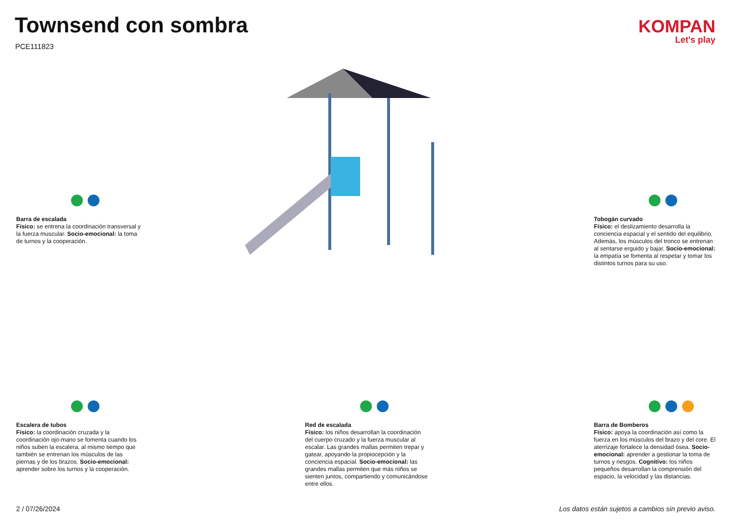Townsend con sombra
PCE111823
KOMPAN
Let's play
Barra de escalada
Físico: se entrena la coordinación transversal y la fuerza muscular. Socio-emocional: la toma de turnos y la cooperación.
Tobogán curvado
Físico: el deslizamiento desarrolla la conciencia espacial y el sentido del equilibrio. Además, los músculos del tronco se entrenan al sentarse erguido y bajar. Socio-emocional: la empatía se fomenta al respetar y tomar los distintos turnos para su uso.
Escalera de tubos
Físico: la coordinación cruzada y la coordinación ojo-mano se fomenta cuando los niños suben la escalera, al mismo tiempo que también se entrenan los músculos de las piernas y de los brazos. Socio-emocional: aprender sobre los turnos y la cooperación.
Red de escalada
Físico: los niños desarrollan la coordinación del cuerpo cruzado y la fuerza muscular al escalar. Las grandes mallas permiten trepar y gatear, apoyando la propiocepción y la conciencia espacial. Socio-emocional: las grandes mallas permiten que más niños se sienten juntos, compartiendo y comunicándose entre ellos.
Barra de Bomberos
Físico: apoya la coordinación así como la fuerza en los músculos del brazo y del core. El aterrizaje fortalece la densidad ósea. Socio-emocional: aprender a gestionar la toma de turnos y riesgos. Cognitivo: los niños pequeños desarrollan la comprensión del espacio, la velocidad y las distancias.
2 / 07/26/2024 Los datos están sujetos a cambios sin previo aviso.